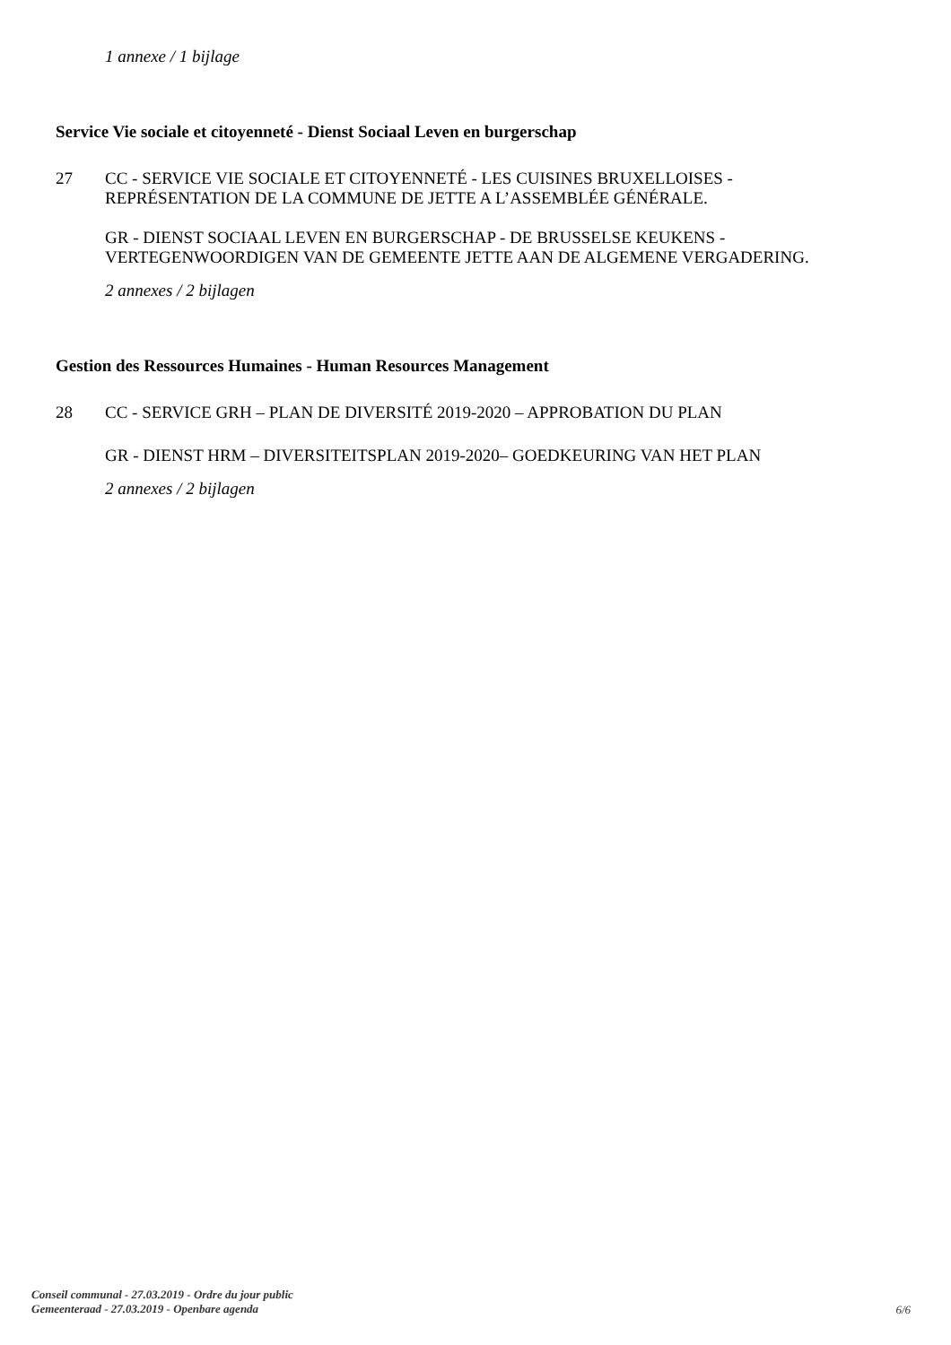1 annexe / 1 bijlage
Service Vie sociale et citoyenneté - Dienst Sociaal Leven en burgerschap
27 CC - SERVICE VIE SOCIALE ET CITOYENNETÉ - LES CUISINES BRUXELLOISES -
REPRÉSENTATION DE LA COMMUNE DE JETTE A L’ASSEMBLÉE GÉNÉRALE.
GR - DIENST SOCIAAL LEVEN EN BURGERSCHAP - DE BRUSSELSE KEUKENS -
VERTEGENWOORDIGEN VAN DE GEMEENTE JETTE AAN DE ALGEMENE VERGADERING.
2 annexes / 2 bijlagen
Gestion des Ressources Humaines - Human Resources Management
28 CC - SERVICE GRH – PLAN DE DIVERSITÉ 2019-2020 – APPROBATION DU PLAN
GR - DIENST HRM – DIVERSITEITSPLAN 2019-2020– GOEDKEURING VAN HET PLAN
2 annexes / 2 bijlagen
Conseil communal - 27.03.2019 - Ordre du jour public
Gemeenteraad - 27.03.2019 - Openbare agenda
6/6